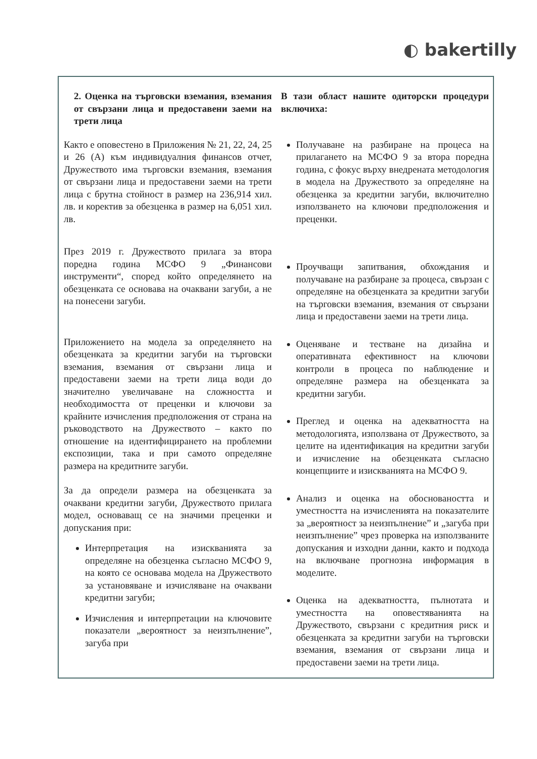◐ bakertilly
| 2. Оценка на търговски вземания, вземания от свързани лица и предоставени заеми на трети лица | В тази област нашите одиторски процедури включиха: |
| --- | --- |
| Както е оповестено в Приложения № 21, 22, 24, 25 и 26 (А) към индивидуалния финансов отчет, Дружеството има търговски вземания, вземания от свързани лица и предоставени заеми на трети лица с брутна стойност в размер на 236,914 хил. лв. и коректив за обезценка в размер на 6,051 хил. лв. През 2019 г. Дружеството прилага за втора поредна година МСФО 9 „Финансови инструменти“, според който определянето на обезценката се основава на очаквани загуби, а не на понесени загуби. Приложението на модела за определянето на обезценката за кредитни загуби на търговски вземания, вземания от свързани лица и предоставени заеми на трети лица води до значително увеличаване на сложността и необходимостта от преценки и ключови за крайните изчисления предположения от страна на ръководството на Дружеството – както по отношение на идентифицирането на проблемни експозиции, така и при самото определяне размера на кредитните загуби. За да определи размера на обезценката за очаквани кредитни загуби, Дружеството прилага модел, основаващ се на значими преценки и допускания при: Интерпретация на изискванията за определяне на обезценка съгласно МСФО 9, на която се основава модела на Дружеството за установяване и изчисляване на очаквани кредитни загуби; Изчисления и интерпретации на ключовите показатели „вероятност за неизпълнение”, загуба при | Получаване на разбиране на процеса на прилагането на МСФО 9 за втора поредна година, с фокус върху внедрената методология в модела на Дружеството за определяне на обезценка за кредитни загуби, включително използването на ключови предположения и преценки. Проучващи запитвания, обхождания и получаване на разбиране за процеса, свързан с определяне на обезценката за кредитни загуби на търговски вземания, вземания от свързани лица и предоставени заеми на трети лица. Оценяване и тестване на дизайна и оперативната ефективност на ключови контроли в процеса по наблюдение и определяне размера на обезценката за кредитни загуби. Преглед и оценка на адекватността на методологията, използвана от Дружеството, за целите на идентификация на кредитни загуби и изчисление на обезценката съгласно концепциите и изискванията на МСФО 9. Анализ и оценка на обосноваността и уместността на изчисленията на показателите за „вероятност за неизпълнение” и „загуба при неизпълнение” чрез проверка на използваните допускания и изходни данни, както и подхода на включване прогнозна информация в моделите. Оценка на адекватността, пълнотата и уместността на оповестяванията на Дружеството, свързани с кредитния риск и обезценката за кредитни загуби на търговски вземания, вземания от свързани лица и предоставени заеми на трети лица. |